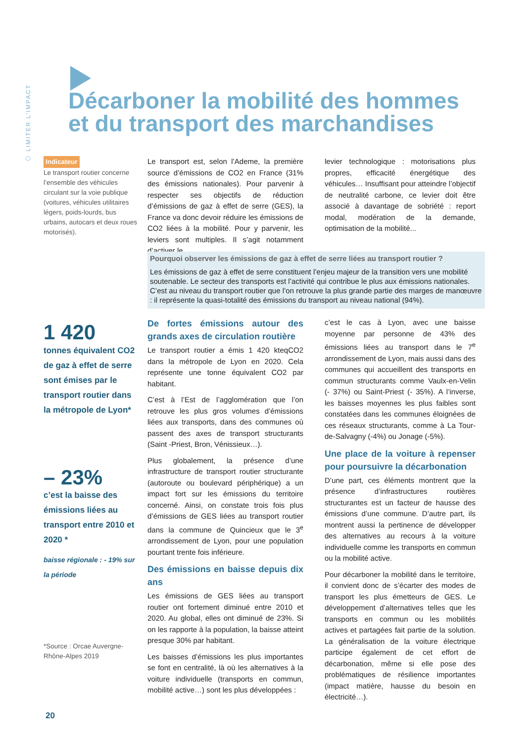⬡ LIMITER L’IMPACT
Décarboner la mobilité des hommes
et du transport des marchandises
Indicateur
Le transport routier concerne l’ensemble des véhicules circulant sur la voie publique (voitures, véhicules utilitaires légers, poids-lourds, bus urbains, autocars et deux roues motorisés).
Le transport est, selon l’Ademe, la première source d’émissions de CO2 en France (31% des émissions nationales). Pour parvenir à respecter ses objectifs de réduction d’émissions de gaz à effet de serre (GES), la France va donc devoir réduire les émissions de CO2 liées à la mobilité. Pour y parvenir, les leviers sont multiples. Il s’agit notamment d’activer le
levier technologique : motorisations plus propres, efficacité énergétique des véhicules… Insuffisant pour atteindre l’objectif de neutralité carbone, ce levier doit être associé à davantage de sobriété : report modal, modération de la demande, optimisation de la mobilité...
Pourquoi observer les émissions de gaz à effet de serre liées au transport routier ?
Les émissions de gaz à effet de serre constituent l’enjeu majeur de la transition vers une mobilité soutenable. Le secteur des transports est l’activité qui contribue le plus aux émissions nationales. C’est au niveau du transport routier que l’on retrouve la plus grande partie des marges de manœuvre : il représente la quasi-totalité des émissions du transport au niveau national (94%).
1 420
tonnes équivalent CO2 de gaz à effet de serre sont émises par le transport routier dans la métropole de Lyon*
– 23%
c’est la baisse des émissions liées au transport entre 2010 et 2020 *
baisse régionale : - 19% sur la période
*Source : Orcae Auvergne-Rhône-Alpes 2019
De fortes émissions autour des grands axes de circulation routière
Le transport routier a émis 1 420 kteqCO2 dans la métropole de Lyon en 2020. Cela représente une tonne équivalent CO2 par habitant.
C’est à l’Est de l’agglomération que l’on retrouve les plus gros volumes d’émissions liées aux transports, dans des communes où passent des axes de transport structurants (Saint -Priest, Bron, Vénissieux…).
Plus globalement, la présence d’une infrastructure de transport routier structurante (autoroute ou boulevard périphérique) a un impact fort sur les émissions du territoire concerné. Ainsi, on constate trois fois plus d’émissions de GES liées au transport routier dans la commune de Quincieux que le 3<sup>e</sup> arrondissement de Lyon, pour une population pourtant trente fois inférieure.
Des émissions en baisse depuis dix ans
Les émissions de GES liées au transport routier ont fortement diminué entre 2010 et 2020. Au global, elles ont diminué de 23%. Si on les rapporte à la population, la baisse atteint presque 30% par habitant.
Les baisses d’émissions les plus importantes se font en centralité, là où les alternatives à la voiture individuelle (transports en commun, mobilité active…) sont les plus développées :
c’est le cas à Lyon, avec une baisse moyenne par personne de 43% des émissions liées au transport dans le 7<sup>e</sup> arrondissement de Lyon, mais aussi dans des communes qui accueillent des transports en commun structurants comme Vaulx-en-Velin (- 37%) ou Saint-Priest (- 35%). A l’inverse, les baisses moyennes les plus faibles sont constatées dans les communes éloignées de ces réseaux structurants, comme à La Tour-de-Salvagny (-4%) ou Jonage (-5%).
Une place de la voiture à repenser pour poursuivre la décarbonation
D’une part, ces éléments montrent que la présence d’infrastructures routières structurantes est un facteur de hausse des émissions d’une commune. D’autre part, ils montrent aussi la pertinence de développer des alternatives au recours à la voiture individuelle comme les transports en commun ou la mobilité active.
Pour décarboner la mobilité dans le territoire, il convient donc de s’écarter des modes de transport les plus émetteurs de GES. Le développement d’alternatives telles que les transports en commun ou les mobilités actives et partagées fait partie de la solution. La généralisation de la voiture électrique participe également de cet effort de décarbonation, même si elle pose des problématiques de résilience importantes (impact matière, hausse du besoin en électricité…).
20